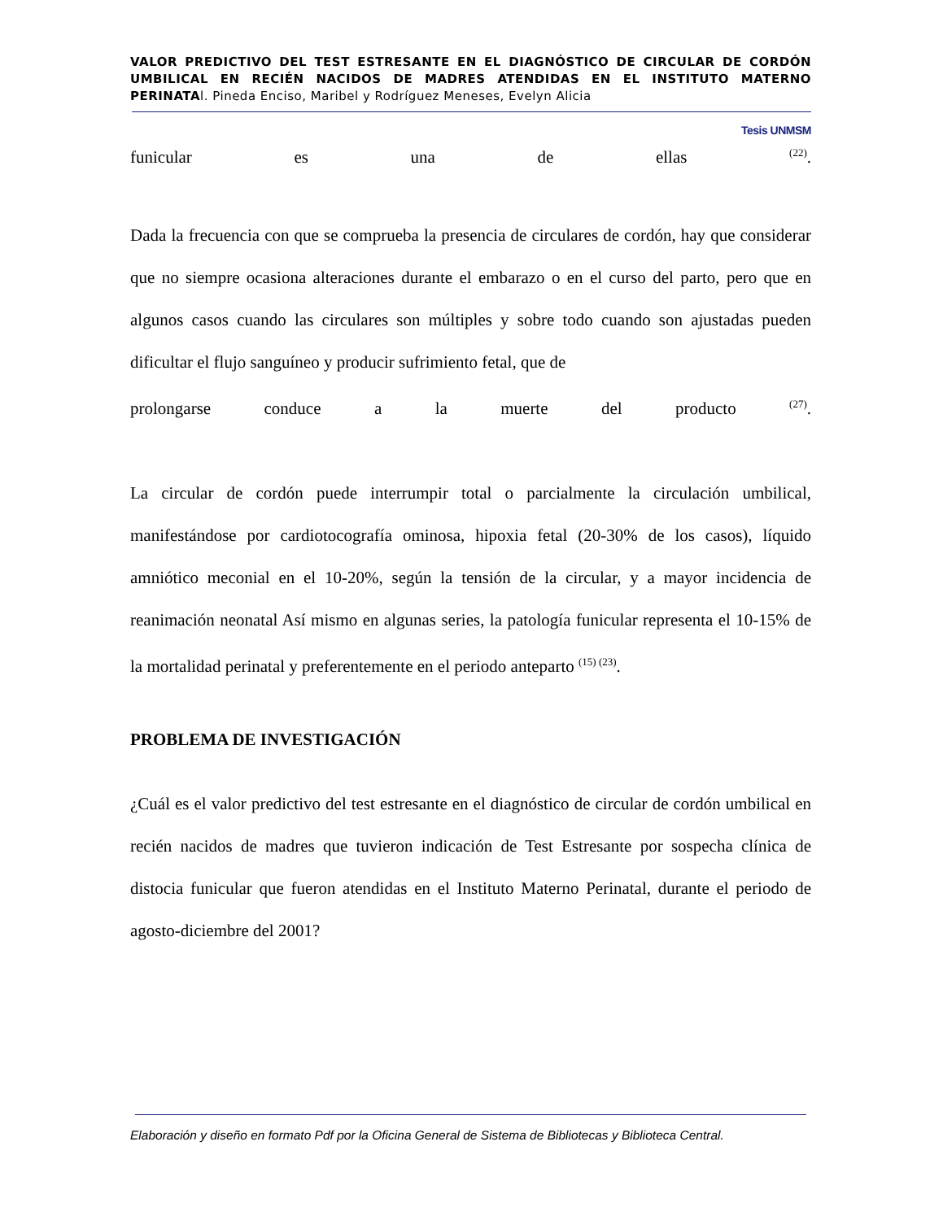VALOR PREDICTIVO DEL TEST ESTRESANTE EN EL DIAGNÓSTICO DE CIRCULAR DE CORDÓN UMBILICAL EN RECIÉN NACIDOS DE MADRES ATENDIDAS EN EL INSTITUTO MATERNO PERINATAl. Pineda Enciso, Maribel y Rodríguez Meneses, Evelyn Alicia
Tesis UNMSM
funicular es una de ellas <sup>(22)</sup>.
Dada la frecuencia con que se comprueba la presencia de circulares de cordón, hay que considerar que no siempre ocasiona alteraciones durante el embarazo o en el curso del parto, pero que en algunos casos cuando las circulares son múltiples y sobre todo cuando son ajustadas pueden dificultar el flujo sanguíneo y producir sufrimiento fetal, que de
prolongarse conduce a la muerte del producto <sup>(27)</sup>.
La circular de cordón puede interrumpir total o parcialmente la circulación umbilical, manifestándose por cardiotocografía ominosa, hipoxia fetal (20-30% de los casos), líquido amniótico meconial en el 10-20%, según la tensión de la circular, y a mayor incidencia de reanimación neonatal Así mismo en algunas series, la patología funicular representa el 10-15% de la mortalidad perinatal y preferentemente en el periodo anteparto <sup>(15) (23)</sup>.
PROBLEMA DE INVESTIGACIÓN
¿Cuál es el valor predictivo del test estresante en el diagnóstico de circular de cordón umbilical en recién nacidos de madres que tuvieron indicación de Test Estresante por sospecha clínica de distocia funicular que fueron atendidas en el Instituto Materno Perinatal, durante el periodo de agosto-diciembre del 2001?
Elaboración y diseño en formato Pdf por la Oficina General de Sistema de Bibliotecas y Biblioteca Central.